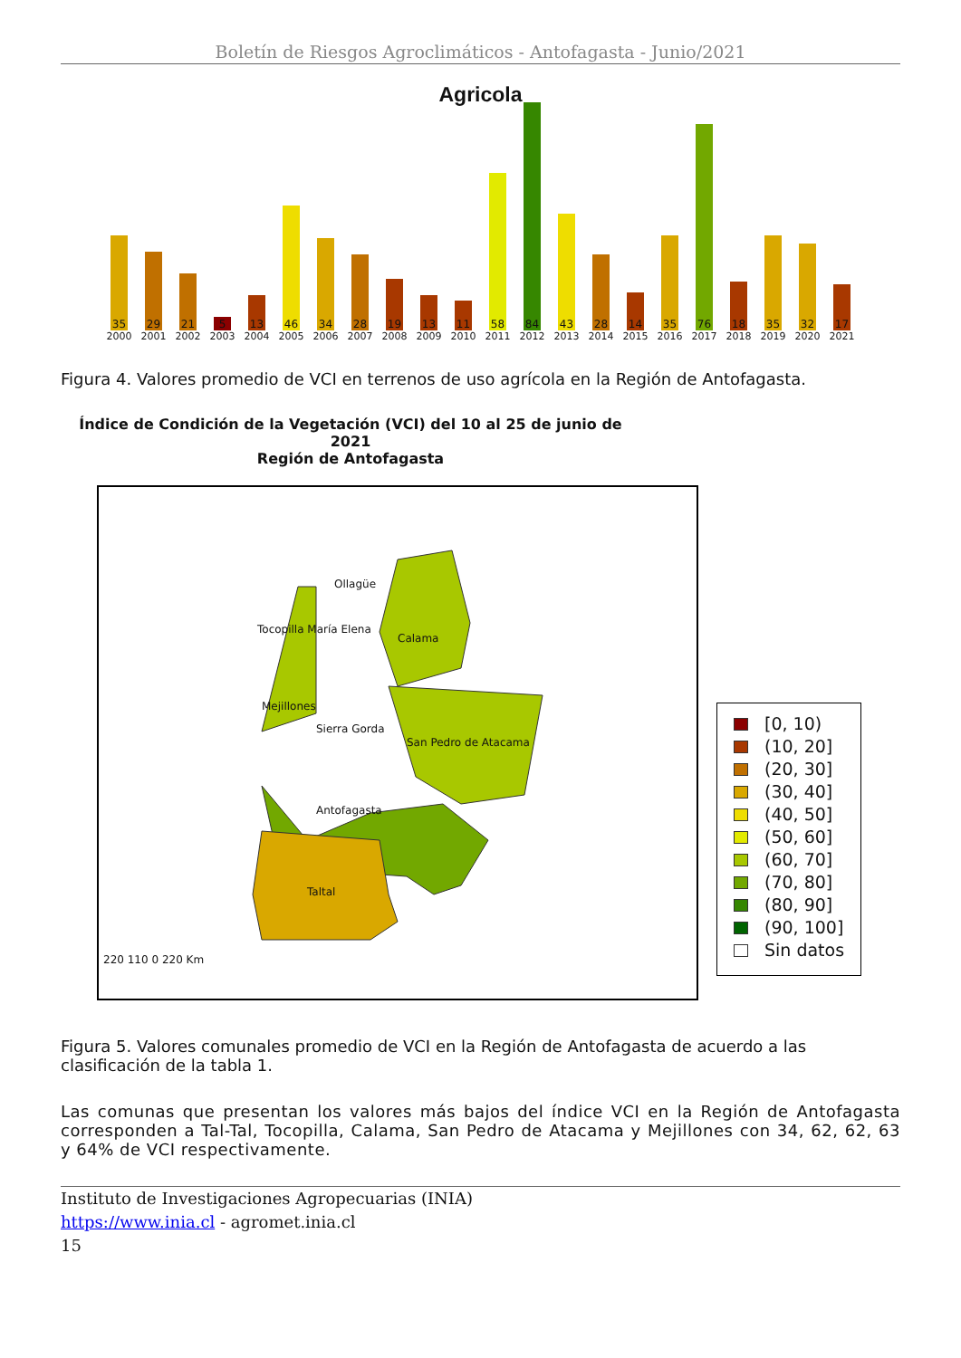Boletín de Riesgos Agroclimáticos - Antofagasta - Junio/2021
Agricola
35
2000
29
2001
21
2002
5
2003
13
2004
46
2005
34
2006
28
2007
19
2008
13
2009
11
2010
58
2011
84
2012
43
2013
28
2014
14
2015
35
2016
76
2017
18
2018
35
2019
32
2020
17
2021
Figura 4. Valores promedio de VCI en terrenos de uso agrícola en la Región de Antofagasta.
Índice de Condición de la Vegetación (VCI) del 10 al 25 de junio de 2021
Región de Antofagasta
Ollagüe
Tocopilla María Elena
Calama
Mejillones
Sierra Gorda
San Pedro de Atacama
Antofagasta
Taltal
220 110 0 220 Km
[0, 10)
(10, 20]
(20, 30]
(30, 40]
(40, 50]
(50, 60]
(60, 70]
(70, 80]
(80, 90]
(90, 100]
Sin datos
Figura 5. Valores comunales promedio de VCI en la Región de Antofagasta de acuerdo a las clasificación de la tabla 1.
Las comunas que presentan los valores más bajos del índice VCI en la Región de Antofagasta corresponden a Tal-Tal, Tocopilla, Calama, San Pedro de Atacama y Mejillones con 34, 62, 62, 63 y 64% de VCI respectivamente.
Instituto de Investigaciones Agropecuarias (INIA)
https://www.inia.cl - agromet.inia.cl
15